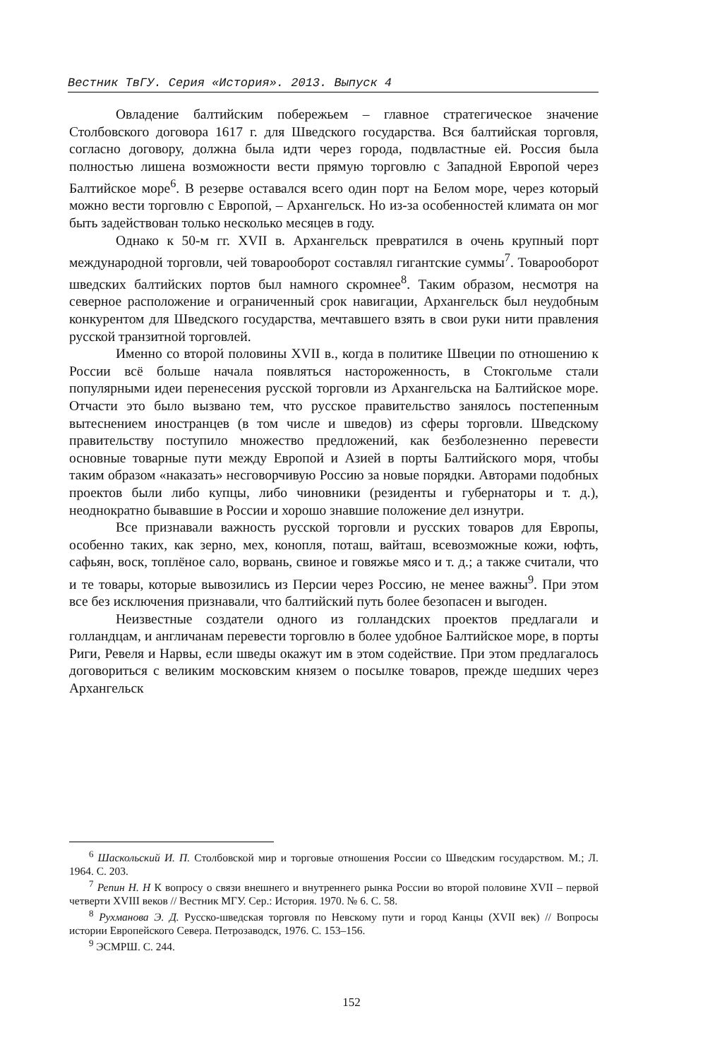Вестник ТвГУ. Серия «История». 2013. Выпуск 4
Овладение балтийским побережьем – главное стратегическое значение Столбовского договора 1617 г. для Шведского государства. Вся балтийская торговля, согласно договору, должна была идти через города, подвластные ей. Россия была полностью лишена возможности вести прямую торговлю с Западной Европой через Балтийское море<sup>6</sup>. В резерве оставался всего один порт на Белом море, через который можно вести торговлю с Европой, – Архангельск. Но из-за особенностей климата он мог быть задействован только несколько месяцев в году.
Однако к 50-м гг. XVII в. Архангельск превратился в очень крупный порт международной торговли, чей товарооборот составлял гигантские суммы<sup>7</sup>. Товарооборот шведских балтийских портов был намного скромнее<sup>8</sup>. Таким образом, несмотря на северное расположение и ограниченный срок навигации, Архангельск был неудобным конкурентом для Шведского государства, мечтавшего взять в свои руки нити правления русской транзитной торговлей.
Именно со второй половины XVII в., когда в политике Швеции по отношению к России всё больше начала появляться настороженность, в Стокгольме стали популярными идеи перенесения русской торговли из Архангельска на Балтийское море. Отчасти это было вызвано тем, что русское правительство занялось постепенным вытеснением иностранцев (в том числе и шведов) из сферы торговли. Шведскому правительству поступило множество предложений, как безболезненно перевести основные товарные пути между Европой и Азией в порты Балтийского моря, чтобы таким образом «наказать» несговорчивую Россию за новые порядки. Авторами подобных проектов были либо купцы, либо чиновники (резиденты и губернаторы и т. д.), неоднократно бывавшие в России и хорошо знавшие положение дел изнутри.
Все признавали важность русской торговли и русских товаров для Европы, особенно таких, как зерно, мех, конопля, поташ, вайташ, всевозможные кожи, юфть, сафьян, воск, топлёное сало, ворвань, свиное и говяжье мясо и т. д.; а также считали, что и те товары, которые вывозились из Персии через Россию, не менее важны<sup>9</sup>. При этом все без исключения признавали, что балтийский путь более безопасен и выгоден.
Неизвестные создатели одного из голландских проектов предлагали и голландцам, и англичанам перевести торговлю в более удобное Балтийское море, в порты Риги, Ревеля и Нарвы, если шведы окажут им в этом содействие. При этом предлагалось договориться с великим московским князем о посылке товаров, прежде шедших через Архангельск
<sup>6</sup> Шаскольский И. П. Столбовской мир и торговые отношения России со Шведским государством. М.; Л. 1964. С. 203.
<sup>7</sup> Репин Н. Н К вопросу о связи внешнего и внутреннего рынка России во второй половине XVII – первой четверти XVIII веков // Вестник МГУ. Сер.: История. 1970. № 6. С. 58.
<sup>8</sup> Рухманова Э. Д. Русско-шведская торговля по Невскому пути и город Канцы (XVII век) // Вопросы истории Европейского Севера. Петрозаводск, 1976. С. 153–156.
<sup>9</sup> ЭСМРШ. С. 244.
152